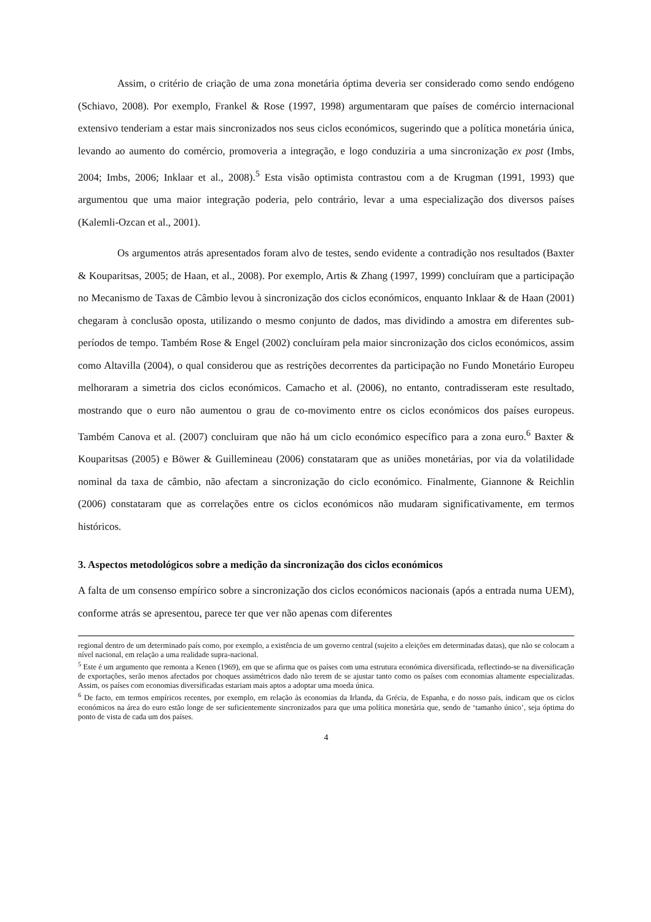Assim, o critério de criação de uma zona monetária óptima deveria ser considerado como sendo endógeno (Schiavo, 2008). Por exemplo, Frankel & Rose (1997, 1998) argumentaram que países de comércio internacional extensivo tenderiam a estar mais sincronizados nos seus ciclos económicos, sugerindo que a política monetária única, levando ao aumento do comércio, promoveria a integração, e logo conduziria a uma sincronização ex post (Imbs, 2004; Imbs, 2006; Inklaar et al., 2008).<sup>5</sup> Esta visão optimista contrastou com a de Krugman (1991, 1993) que argumentou que uma maior integração poderia, pelo contrário, levar a uma especialização dos diversos países (Kalemli-Ozcan et al., 2001).
Os argumentos atrás apresentados foram alvo de testes, sendo evidente a contradição nos resultados (Baxter & Kouparitsas, 2005; de Haan, et al., 2008). Por exemplo, Artis & Zhang (1997, 1999) concluíram que a participação no Mecanismo de Taxas de Câmbio levou à sincronização dos ciclos económicos, enquanto Inklaar & de Haan (2001) chegaram à conclusão oposta, utilizando o mesmo conjunto de dados, mas dividindo a amostra em diferentes sub-períodos de tempo. Também Rose & Engel (2002) concluíram pela maior sincronização dos ciclos económicos, assim como Altavilla (2004), o qual considerou que as restrições decorrentes da participação no Fundo Monetário Europeu melhoraram a simetria dos ciclos económicos. Camacho et al. (2006), no entanto, contradisseram este resultado, mostrando que o euro não aumentou o grau de co-movimento entre os ciclos económicos dos países europeus. Também Canova et al. (2007) concluiram que não há um ciclo económico específico para a zona euro.<sup>6</sup> Baxter & Kouparitsas (2005) e Böwer & Guillemineau (2006) constataram que as uniões monetárias, por via da volatilidade nominal da taxa de câmbio, não afectam a sincronização do ciclo económico. Finalmente, Giannone & Reichlin (2006) constataram que as correlações entre os ciclos económicos não mudaram significativamente, em termos históricos.
3. Aspectos metodológicos sobre a medição da sincronização dos ciclos económicos
A falta de um consenso empírico sobre a sincronização dos ciclos económicos nacionais (após a entrada numa UEM), conforme atrás se apresentou, parece ter que ver não apenas com diferentes
regional dentro de um determinado país como, por exemplo, a existência de um governo central (sujeito a eleições em determinadas datas), que não se colocam a nível nacional, em relação a uma realidade supra-nacional.
<sup>5</sup> Este é um argumento que remonta a Kenen (1969), em que se afirma que os países com uma estrutura económica diversificada, reflectindo-se na diversificação de exportações, serão menos afectados por choques assimétricos dado não terem de se ajustar tanto como os países com economias altamente especializadas. Assim, os países com economias diversificadas estariam mais aptos a adoptar uma moeda única.
<sup>6</sup> De facto, em termos empíricos recentes, por exemplo, em relação às economias da Irlanda, da Grécia, de Espanha, e do nosso país, indicam que os ciclos económicos na área do euro estão longe de ser suficientemente sincronizados para que uma política monetária que, sendo de ‘tamanho único’, seja óptima do ponto de vista de cada um dos países.
4